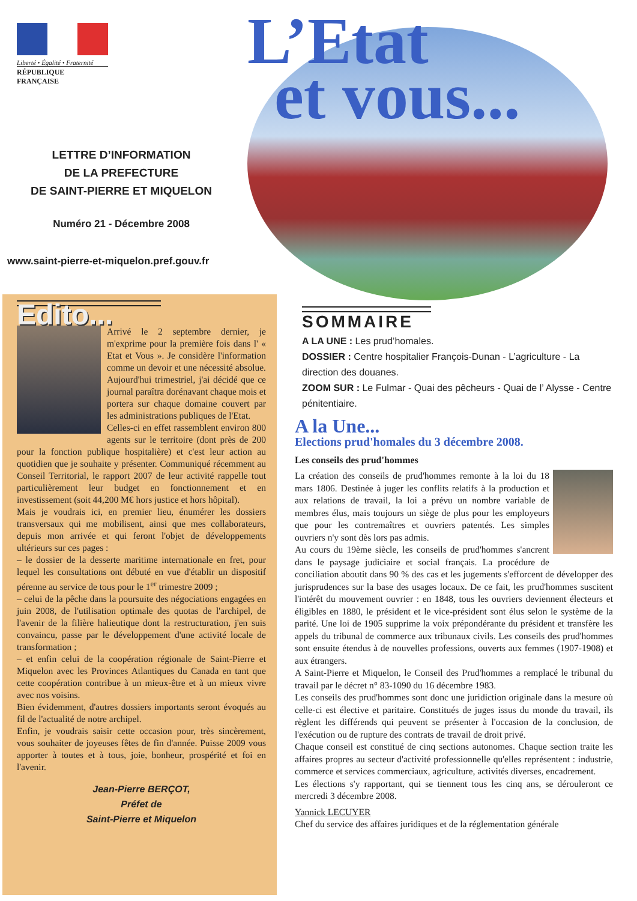Liberté • Égalité • Fraternité
RÉPUBLIQUE FRANÇAISE
LETTRE D’INFORMATION
DE LA PREFECTURE
DE SAINT-PIERRE ET MIQUELON
Numéro 21 - Décembre 2008
www.saint-pierre-et-miquelon.pref.gouv.fr
L’Etat
et vous...
Edito...
Arrivé le 2 septembre dernier, je m'exprime pour la première fois dans l' « Etat et Vous ». Je considère l'information comme un devoir et une nécessité absolue. Aujourd'hui trimestriel, j'ai décidé que ce journal paraîtra dorénavant chaque mois et portera sur chaque domaine couvert par les administrations publiques de l'Etat.
Celles-ci en effet rassemblent environ 800 agents sur le territoire (dont près de 200 pour la fonction publique hospitalière) et c'est leur action au quotidien que je souhaite y présenter. Communiqué récemment au Conseil Territorial, le rapport 2007 de leur activité rappelle tout particulièrement leur budget en fonctionnement et en investissement (soit 44,200 M€ hors justice et hors hôpital).
Mais je voudrais ici, en premier lieu, énumérer les dossiers transversaux qui me mobilisent, ainsi que mes collaborateurs, depuis mon arrivée et qui feront l'objet de développements ultérieurs sur ces pages :
– le dossier de la desserte maritime internationale en fret, pour lequel les consultations ont débuté en vue d'établir un dispositif pérenne au service de tous pour le 1<sup>er</sup> trimestre 2009 ;
– celui de la pêche dans la poursuite des négociations engagées en juin 2008, de l'utilisation optimale des quotas de l'archipel, de l'avenir de la filière halieutique dont la restructuration, j'en suis convaincu, passe par le développement d'une activité locale de transformation ;
– et enfin celui de la coopération régionale de Saint-Pierre et Miquelon avec les Provinces Atlantiques du Canada en tant que cette coopération contribue à un mieux-être et à un mieux vivre avec nos voisins.
Bien évidemment, d'autres dossiers importants seront évoqués au fil de l'actualité de notre archipel.
Enfin, je voudrais saisir cette occasion pour, très sincèrement, vous souhaiter de joyeuses fêtes de fin d'année. Puisse 2009 vous apporter à toutes et à tous, joie, bonheur, prospérité et foi en l'avenir.
Jean-Pierre BERÇOT,
Préfet de
Saint-Pierre et Miquelon
SOMMAIRE
A LA UNE : Les prud’homales.
DOSSIER : Centre hospitalier François-Dunan - L’agriculture - La direction des douanes.
ZOOM SUR : Le Fulmar - Quai des pêcheurs - Quai de l’ Alysse - Centre pénitentiaire.
A la Une...
Elections prud'homales du 3 décembre 2008.
Les conseils des prud'hommes
La création des conseils de prud'hommes remonte à la loi du 18 mars 1806. Destinée à juger les conflits relatifs à la production et aux relations de travail, la loi a prévu un nombre variable de membres élus, mais toujours un siège de plus pour les employeurs que pour les contremaîtres et ouvriers patentés. Les simples ouvriers n'y sont dès lors pas admis.
Au cours du 19ème siècle, les conseils de prud'hommes s'ancrent dans le paysage judiciaire et social français. La procédure de conciliation aboutit dans 90 % des cas et les jugements s'efforcent de développer des jurisprudences sur la base des usages locaux. De ce fait, les prud'hommes suscitent l'intérêt du mouvement ouvrier : en 1848, tous les ouvriers deviennent électeurs et éligibles en 1880, le président et le vice-président sont élus selon le système de la parité. Une loi de 1905 supprime la voix prépondérante du président et transfère les appels du tribunal de commerce aux tribunaux civils. Les conseils des prud'hommes sont ensuite étendus à de nouvelles professions, ouverts aux femmes (1907-1908) et aux étrangers.
A Saint-Pierre et Miquelon, le Conseil des Prud'hommes a remplacé le tribunal du travail par le décret n° 83-1090 du 16 décembre 1983.
Les conseils des prud'hommes sont donc une juridiction originale dans la mesure où celle-ci est élective et paritaire. Constitués de juges issus du monde du travail, ils règlent les différends qui peuvent se présenter à l'occasion de la conclusion, de l'exécution ou de rupture des contrats de travail de droit privé.
Chaque conseil est constitué de cinq sections autonomes. Chaque section traite les affaires propres au secteur d'activité professionnelle qu'elles représentent : industrie, commerce et services commerciaux, agriculture, activités diverses, encadrement.
Les élections s'y rapportant, qui se tiennent tous les cinq ans, se dérouleront ce mercredi 3 décembre 2008.
Yannick LECUYER
Chef du service des affaires juridiques et de la réglementation générale